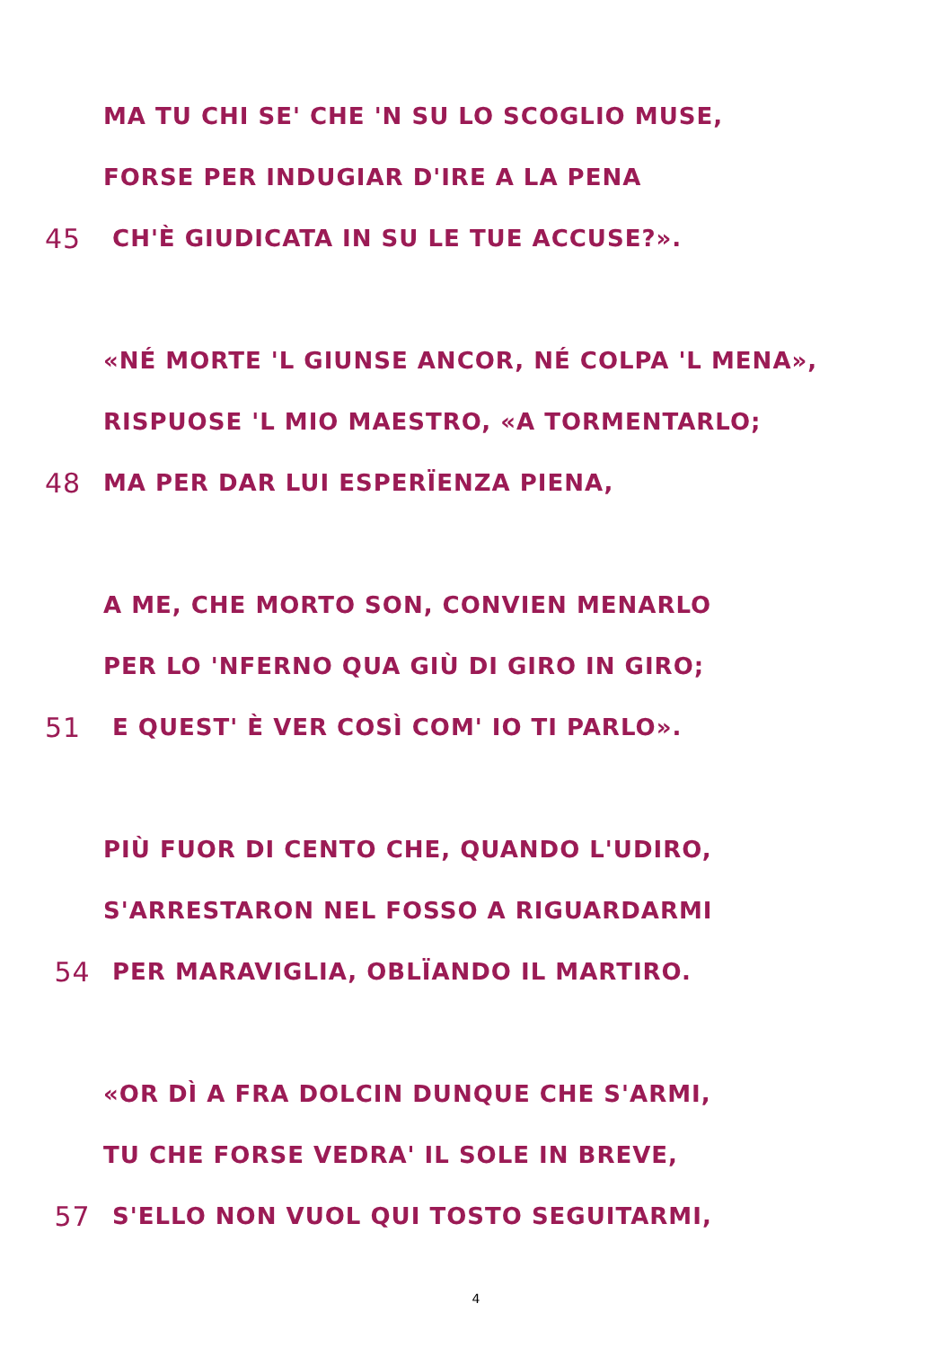MA TU CHI SE' CHE 'N SU LO SCOGLIO MUSE,
FORSE PER INDUGIAR D'IRE A LA PENA
45 CH'È GIUDICATA IN SU LE TUE ACCUSE?».
«NÉ MORTE 'L GIUNSE ANCOR, NÉ COLPA 'L MENA»,
RISPUOSE 'L MIO MAESTRO, «A TORMENTARLO;
48 MA PER DAR LUI ESPERÏENZA PIENA,
A ME, CHE MORTO SON, CONVIEN MENARLO
PER LO 'NFERNO QUA GIÙ DI GIRO IN GIRO;
51 E QUEST' È VER COSÌ COM' IO TI PARLO».
PIÙ FUOR DI CENTO CHE, QUANDO L'UDIRO,
S'ARRESTARON NEL FOSSO A RIGUARDARMI
54 PER MARAVIGLIA, OBLÏANDO IL MARTIRO.
«OR DÌ A FRA DOLCIN DUNQUE CHE S'ARMI,
TU CHE FORSE VEDRA' IL SOLE IN BREVE,
57 S'ELLO NON VUOL QUI TOSTO SEGUITARMI,
4